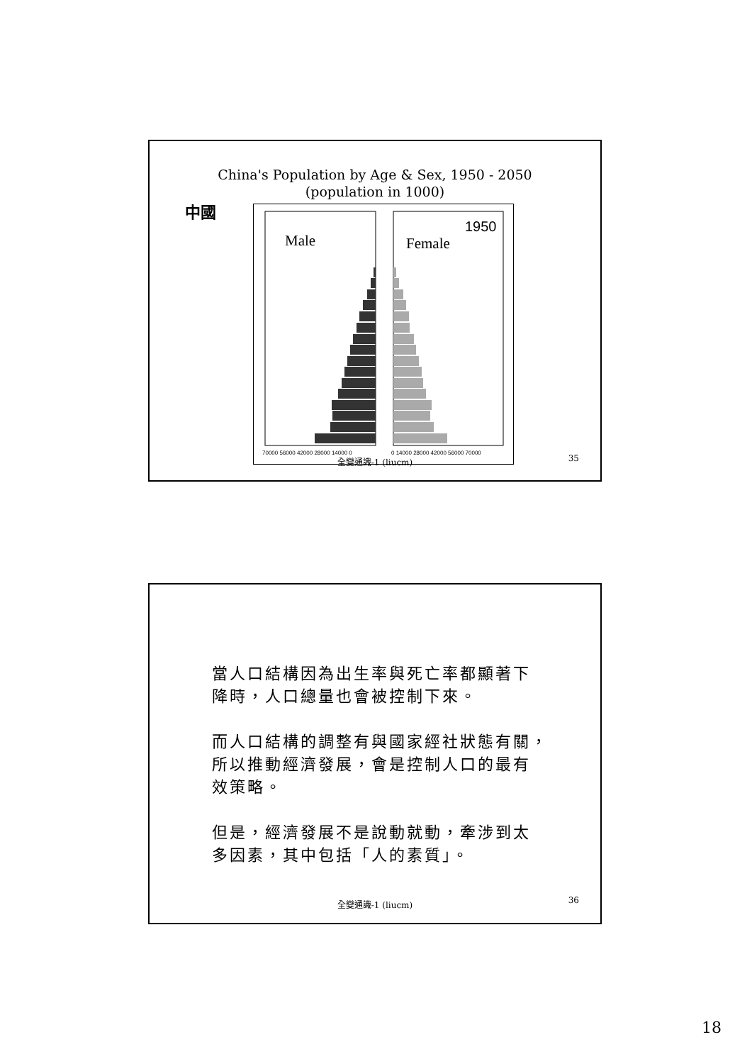China's Population by Age & Sex, 1950 - 2050
(population in 1000)
中國
Male
Female
1950
70000 56000 42000 28000 14000 0
0 14000 28000 42000 56000 70000
35
全變通識-1 (liucm)
當人口結構因為出生率與死亡率都顯著下
降時，人口總量也會被控制下來。
而人口結構的調整有與國家經社狀態有關，
所以推動經濟發展，會是控制人口的最有
效策略。
但是，經濟發展不是說動就動，牽涉到太
多因素，其中包括「人的素質」。
36
全變通識-1 (liucm)
18